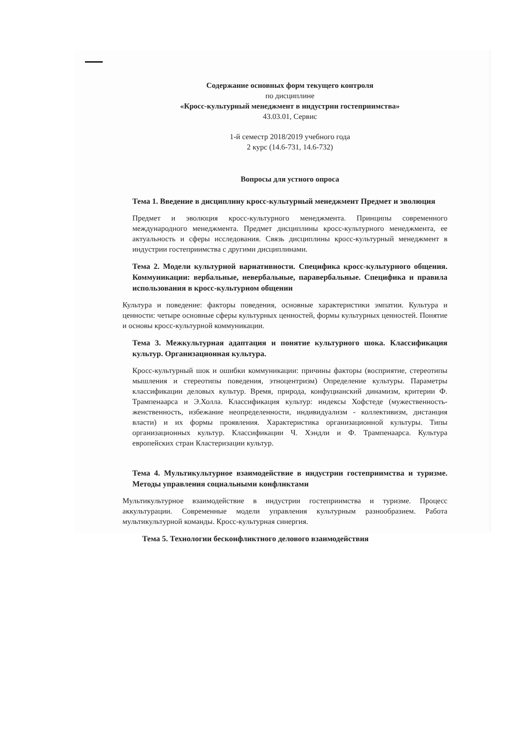Содержание основных форм текущего контроля
по дисциплине
«Кросс-культурный менеджмент в индустрии гостеприимства»
43.03.01, Сервис
1-й семестр 2018/2019 учебного года
2 курс (14.6-731, 14.6-732)
Вопросы для устного опроса
Тема 1. Введение в дисциплину кросс-культурный менеджмент Предмет и эволюция
Предмет и эволюция кросс-культурного менеджмента. Принципы современного международного менеджмента. Предмет дисциплины кросс-культурного менеджмента, ее актуальность и сферы исследования. Связь дисциплины кросс-культурный менеджмент в индустрии гостеприимства с другими дисциплинами.
Тема 2. Модели культурной вариативности. Специфика кросс-культурного общения. Коммуникации: вербальные, невербальные, паравербальные. Специфика и правила использования в кросс-культурном общении
Культура и поведение: факторы поведения, основные характеристики эмпатии. Культура и ценности: четыре основные сферы культурных ценностей, формы культурных ценностей. Понятие и основы кросс-культурной коммуникации.
Тема 3. Межкультурная адаптация и понятие культурного шока. Классификация культур. Организационная культура.
Кросс-культурный шок и ошибки коммуникации: причины факторы (восприятие, стереотипы мышления и стереотипы поведения, этноцентризм) Определение культуры. Параметры классификации деловых культур. Время, природа, конфуцианский динамизм, критерии Ф. Трампенаарса и Э.Холла. Классификация культур: индексы Хофстеде (мужественность-женственность, избежание неопределенности, индивидуализм - коллективизм, дистанция власти) и их формы проявления. Характеристика организационной культуры. Типы организационных культур. Классификации Ч. Хэндли и Ф. Трампенаарса. Культура европейских стран Кластеризации культур.
Тема 4. Мультикультурное взаимодействие в индустрии гостеприимства и туризме. Методы управления социальными конфликтами
Мультикультурное взаимодействие в индустрии гостеприимства и туризме. Процесс аккультурации. Современные модели управления культурным разнообразием. Работа мультикультурной команды. Кросс-культурная синергия.
Тема 5. Технологии бесконфликтного делового взаимодействия